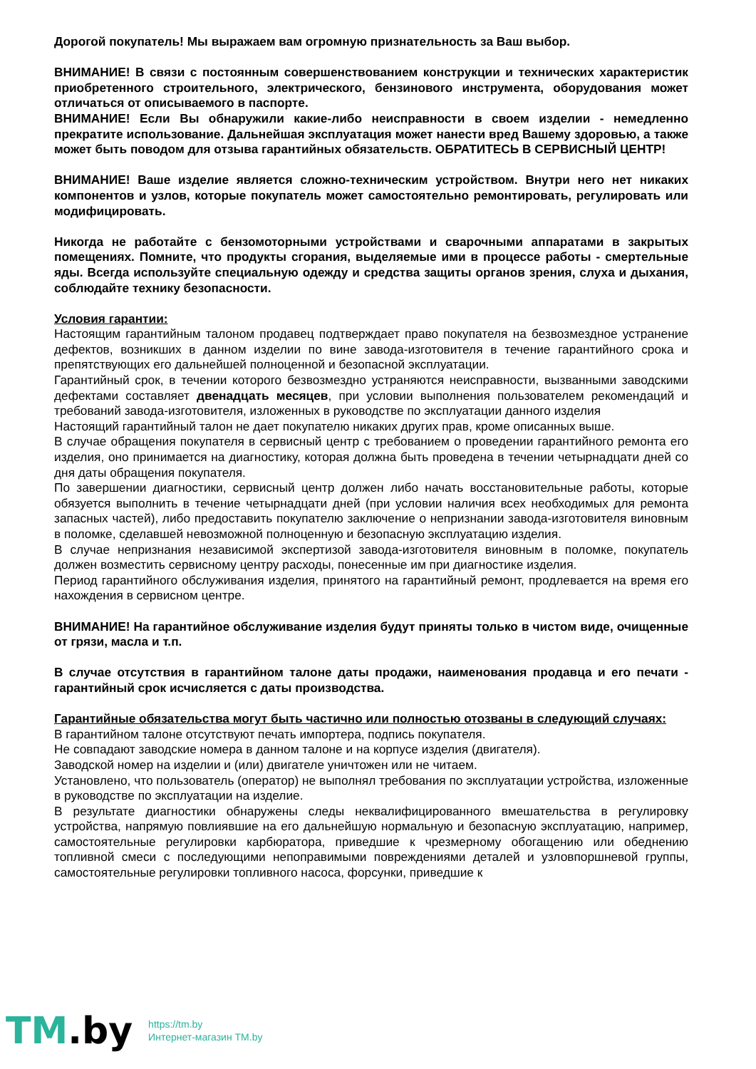Дорогой покупатель! Мы выражаем вам огромную признательность за Ваш выбор.
ВНИМАНИЕ! В связи с постоянным совершенствованием конструкции и технических характеристик приобретенного строительного, электрического, бензинового инструмента, оборудования может отличаться от описываемого в паспорте.
ВНИМАНИЕ! Если Вы обнаружили какие-либо неисправности в своем изделии - немедленно прекратите использование. Дальнейшая эксплуатация может нанести вред Вашему здоровью, а также может быть поводом для отзыва гарантийных обязательств. ОБРАТИТЕСЬ В СЕРВИСНЫЙ ЦЕНТР!
ВНИМАНИЕ! Ваше изделие является сложно-техническим устройством. Внутри него нет никаких компонентов и узлов, которые покупатель может самостоятельно ремонтировать, регулировать или модифицировать.
Никогда не работайте с бензомоторными устройствами и сварочными аппаратами в закрытых помещениях. Помните, что продукты сгорания, выделяемые ими в процессе работы - смертельные яды. Всегда используйте специальную одежду и средства защиты органов зрения, слуха и дыхания, соблюдайте технику безопасности.
Условия гарантии:
Настоящим гарантийным талоном продавец подтверждает право покупателя на безвозмездное устранение дефектов, возникших в данном изделии по вине завода-изготовителя в течение гарантийного срока и препятствующих его дальнейшей полноценной и безопасной эксплуатации.
Гарантийный срок, в течении которого безвозмездно устраняются неисправности, вызванными заводскими дефектами составляет двенадцать месяцев, при условии выполнения пользователем рекомендаций и требований завода-изготовителя, изложенных в руководстве по эксплуатации данного изделия
Настоящий гарантийный талон не дает покупателю никаких других прав, кроме описанных выше.
В случае обращения покупателя в сервисный центр с требованием о проведении гарантийного ремонта его изделия, оно принимается на диагностику, которая должна быть проведена в течении четырнадцати дней со дня даты обращения покупателя.
По завершении диагностики, сервисный центр должен либо начать восстановительные работы, которые обязуется выполнить в течение четырнадцати дней (при условии наличия всех необходимых для ремонта запасных частей), либо предоставить покупателю заключение о непризнании завода-изготовителя виновным в поломке, сделавшей невозможной полноценную и безопасную эксплуатацию изделия.
В случае непризнания независимой экспертизой завода-изготовителя виновным в поломке, покупатель должен возместить сервисному центру расходы, понесенные им при диагностике изделия.
Период гарантийного обслуживания изделия, принятого на гарантийный ремонт, продлевается на время его нахождения в сервисном центре.
ВНИМАНИЕ! На гарантийное обслуживание изделия будут приняты только в чистом виде, очищенные от грязи, масла и т.п.
В случае отсутствия в гарантийном талоне даты продажи, наименования продавца и его печати - гарантийный срок исчисляется с даты производства.
Гарантийные обязательства могут быть частично или полностью отозваны в следующий случаях:
В гарантийном талоне отсутствуют печать импортера, подпись покупателя.
Не совпадают заводские номера в данном талоне и на корпусе изделия (двигателя).
Заводской номер на изделии и (или) двигателе уничтожен или не читаем.
Установлено, что пользователь (оператор) не выполнял требования по эксплуатации устройства, изложенные в руководстве по эксплуатации на изделие.
В результате диагностики обнаружены следы неквалифицированного вмешательства в регулировку устройства, напрямую повлиявшие на его дальнейшую нормальную и безопасную эксплуатацию, например, самостоятельные регулировки карбюратора, приведшие к чрезмерному обогащению или обеднению топливной смеси с последующими непоправимыми повреждениями деталей и узловпоршневой группы, самостоятельные регулировки топливного насоса, форсунки, приведшие к
TM.by
https://tm.by
Интернет-магазин TM.by